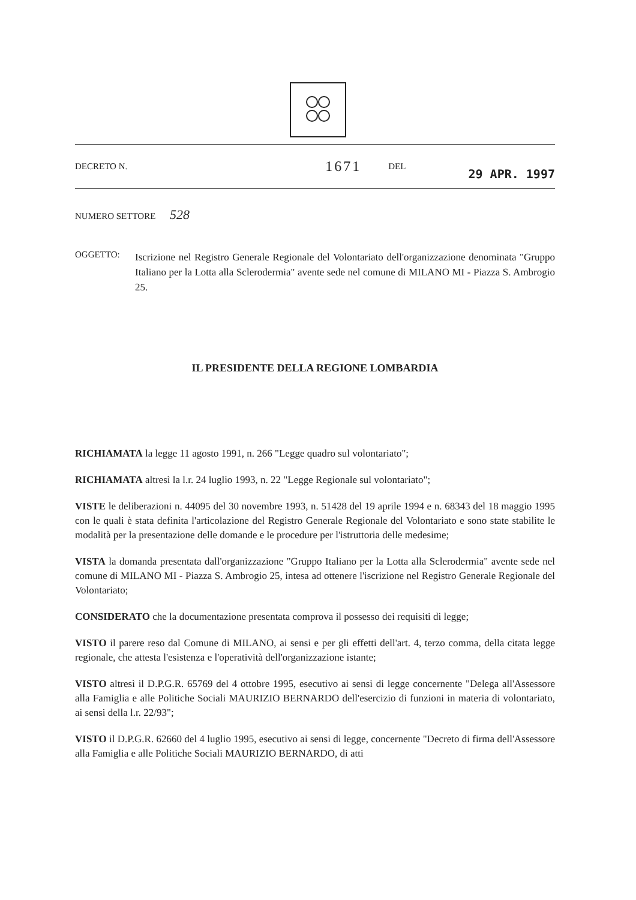DECRETO N. 1671 DEL 29 APR. 1997
NUMERO SETTORE 528
OGGETTO:
Iscrizione nel Registro Generale Regionale del Volontariato dell'organizzazione denominata "Gruppo Italiano per la Lotta alla Sclerodermia" avente sede nel comune di MILANO MI - Piazza S. Ambrogio 25.
IL PRESIDENTE DELLA REGIONE LOMBARDIA
RICHIAMATA la legge 11 agosto 1991, n. 266 "Legge quadro sul volontariato";
RICHIAMATA altresì la l.r. 24 luglio 1993, n. 22 "Legge Regionale sul volontariato";
VISTE le deliberazioni n. 44095 del 30 novembre 1993, n. 51428 del 19 aprile 1994 e n. 68343 del 18 maggio 1995 con le quali è stata definita l'articolazione del Registro Generale Regionale del Volontariato e sono state stabilite le modalità per la presentazione delle domande e le procedure per l'istruttoria delle medesime;
VISTA la domanda presentata dall'organizzazione "Gruppo Italiano per la Lotta alla Sclerodermia" avente sede nel comune di MILANO MI - Piazza S. Ambrogio 25, intesa ad ottenere l'iscrizione nel Registro Generale Regionale del Volontariato;
CONSIDERATO che la documentazione presentata comprova il possesso dei requisiti di legge;
VISTO il parere reso dal Comune di MILANO, ai sensi e per gli effetti dell'art. 4, terzo comma, della citata legge regionale, che attesta l'esistenza e l'operatività dell'organizzazione istante;
VISTO altresì il D.P.G.R. 65769 del 4 ottobre 1995, esecutivo ai sensi di legge concernente "Delega all'Assessore alla Famiglia e alle Politiche Sociali MAURIZIO BERNARDO dell'esercizio di funzioni in materia di volontariato, ai sensi della l.r. 22/93";
VISTO il D.P.G.R. 62660 del 4 luglio 1995, esecutivo ai sensi di legge, concernente "Decreto di firma dell'Assessore alla Famiglia e alle Politiche Sociali MAURIZIO BERNARDO, di atti